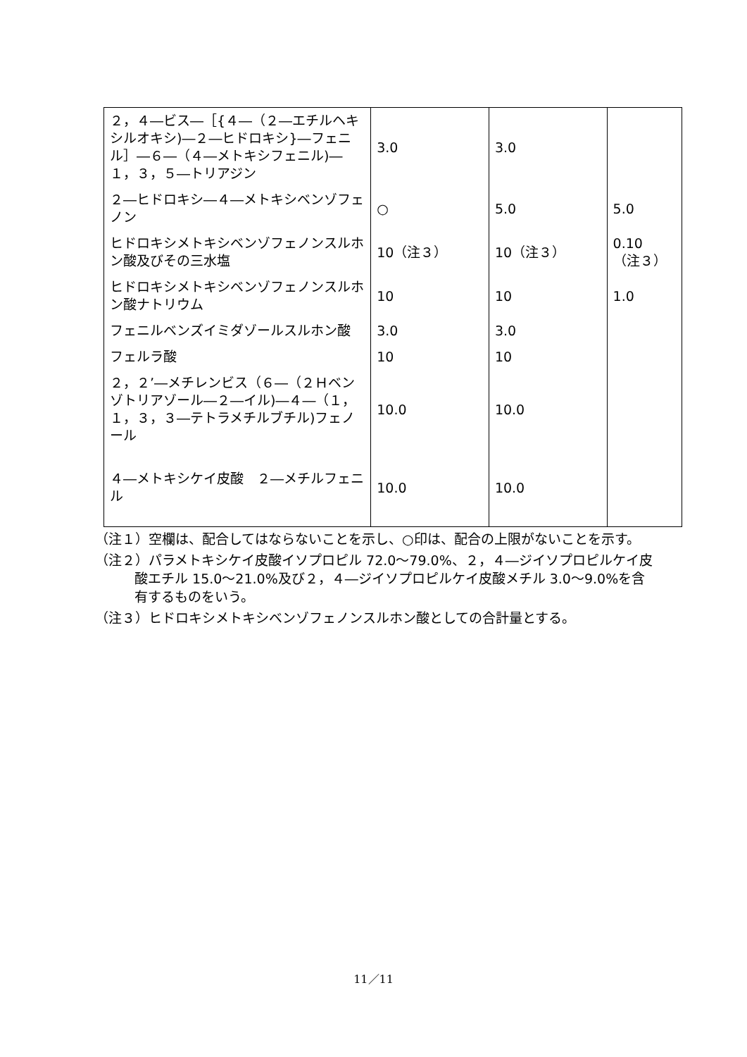| ２，４―ビス―［{４―（２―エチルヘキシルオキシ)―２―ヒドロキシ}―フェニル］―６―（４―メトキシフェニル)―１，３，５―トリアジン | 3.0 | 3.0 | |
| ２―ヒドロキシ―４―メトキシベンゾフェノン | ○ | 5.0 | 5.0 |
| ヒドロキシメトキシベンゾフェノンスルホン酸及びその三水塩 | 10（注３） | 10（注３） | 0.10 （注３） |
| ヒドロキシメトキシベンゾフェノンスルホン酸ナトリウム | 10 | 10 | 1.0 |
| フェニルベンズイミダゾールスルホン酸 | 3.0 | 3.0 | |
| フェルラ酸 | 10 | 10 | |
| ２，２’―メチレンビス（６―（２Ｈベンゾトリアゾール―２―イル)―４―（１，１，３，３―テトラメチルブチル)フェノール | 10.0 | 10.0 | |
| ４―メトキシケイ皮酸 ２―メチルフェニル | 10.0 | 10.0 | |
（注１）空欄は、配合してはならないことを示し、○印は、配合の上限がないことを示す。
（注２）パラメトキシケイ皮酸イソプロピル 72.0～79.0%、２，４―ジイソプロピルケイ皮酸エチル 15.0～21.0%及び２，４―ジイソプロピルケイ皮酸メチル 3.0～9.0%を含有するものをいう。
（注３）ヒドロキシメトキシベンゾフェノンスルホン酸としての合計量とする。
11／11